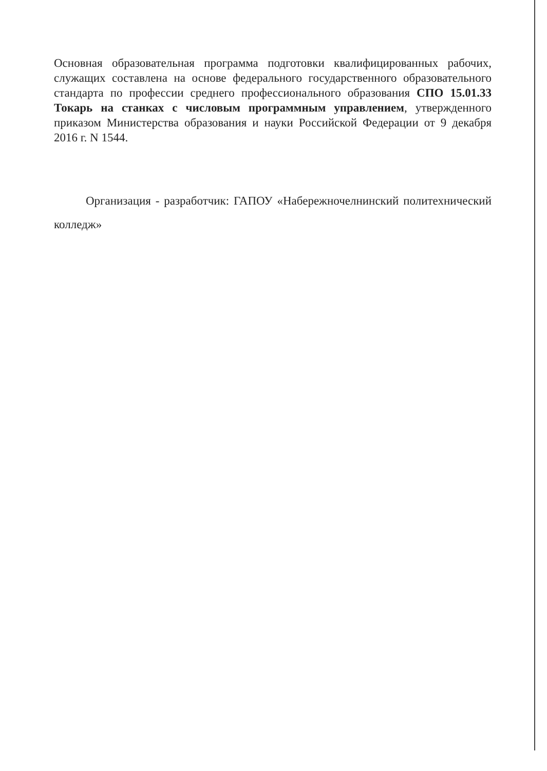Основная образовательная программа подготовки квалифицированных рабочих, служащих составлена на основе федерального государственного образовательного стандарта по профессии среднего профессионального образования СПО 15.01.33 Токарь на станках с числовым программным управлением, утвержденного приказом Министерства образования и науки Российской Федерации от 9 декабря 2016 г. N 1544.
Организация - разработчик: ГАПОУ «Набережночелнинский политехнический колледж»